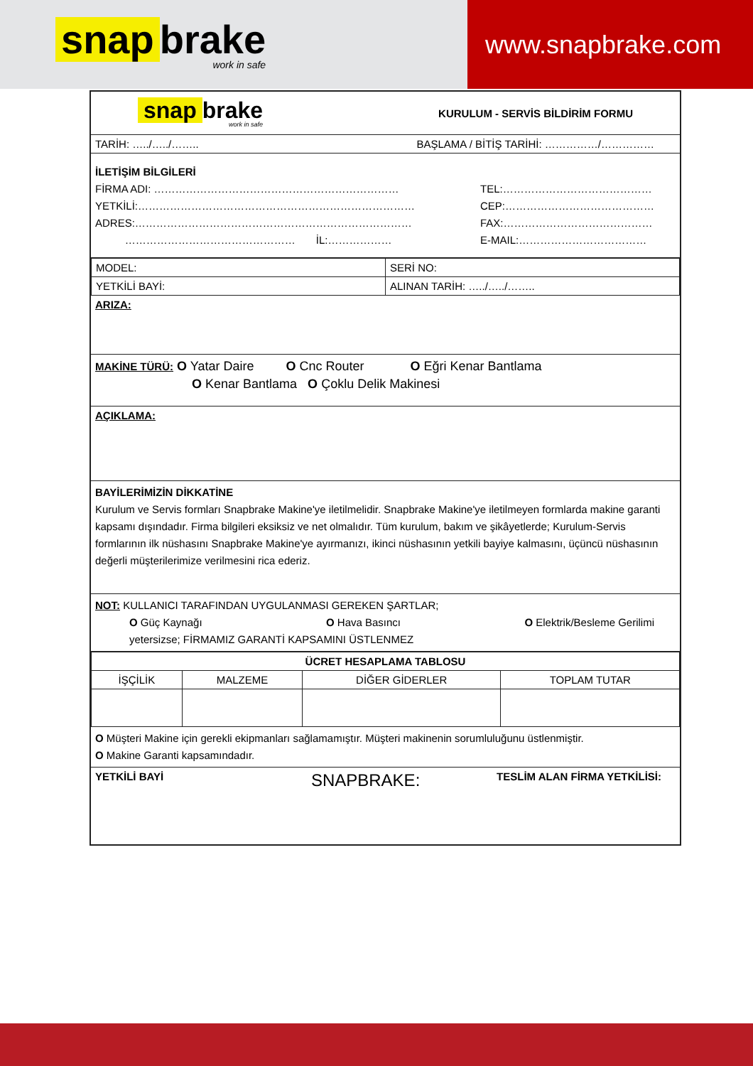snap brake
work in safe
www.snapbrake.com
snap brake
work in safe
KURULUM - SERVİS BİLDİRİM FORMU
TARİH: …../…../…….. BAŞLAMA / BİTİŞ TARİHİ: ……………/……………
İLETİŞİM BİLGİLERİ
FİRMA ADI: ……………………………………………………………
YETKİLİ:……………………………………………………………………
ADRES:……………………………………………………………………
………………………………………… İL:………………
TEL:……………………………………
CEP:……………………………………
FAX:……………………………………
E-MAIL:………………………………
| MODEL: | SERİ NO: |
| YETKİLİ BAYİ: | ALINAN TARİH: …../…../…….. |
ARIZA:
MAKİNE TÜRÜ: O Yatar Daire O Cnc Router O Eğri Kenar Bantlama
O Kenar Bantlama O Çoklu Delik Makinesi
AÇIKLAMA:
BAYİLERİMİZİN DİKKATİNE
Kurulum ve Servis formları Snapbrake Makine'ye iletilmelidir. Snapbrake Makine'ye iletilmeyen formlarda makine garanti kapsamı dışındadır. Firma bilgileri eksiksiz ve net olmalıdır. Tüm kurulum, bakım ve şikâyetlerde; Kurulum-Servis formlarının ilk nüshasını Snapbrake Makine'ye ayırmanızı, ikinci nüshasının yetkili bayiye kalmasını, üçüncü nüshasının değerli müşterilerimize verilmesini rica ederiz.
NOT: KULLANICI TARAFINDAN UYGULANMASI GEREKEN ŞARTLAR;
O Güç Kaynağı O Hava Basıncı O Elektrik/Besleme Gerilimi
yetersizse; FİRMAMIZ GARANTİ KAPSAMINI ÜSTLENMEZ
| ÜCRET HESAPLAMA TABLOSU | | | |
| --- | --- | --- | --- |
| İŞÇİLİK | MALZEME | DİĞER GİDERLER | TOPLAM TUTAR |
O Müşteri Makine için gerekli ekipmanları sağlamamıştır. Müşteri makinenin sorumluluğunu üstlenmiştir.
O Makine Garanti kapsamındadır.
YETKİLİ BAYİ SNAPBRAKE: TESLİM ALAN FİRMA YETKİLİSİ: